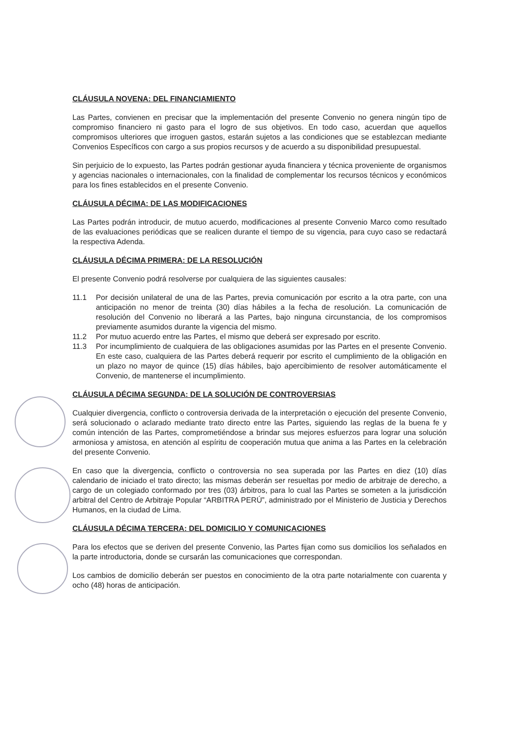CLÁUSULA NOVENA: DEL FINANCIAMIENTO
Las Partes, convienen en precisar que la implementación del presente Convenio no genera ningún tipo de compromiso financiero ni gasto para el logro de sus objetivos. En todo caso, acuerdan que aquellos compromisos ulteriores que irroguen gastos, estarán sujetos a las condiciones que se establezcan mediante Convenios Específicos con cargo a sus propios recursos y de acuerdo a su disponibilidad presupuestal.
Sin perjuicio de lo expuesto, las Partes podrán gestionar ayuda financiera y técnica proveniente de organismos y agencias nacionales o internacionales, con la finalidad de complementar los recursos técnicos y económicos para los fines establecidos en el presente Convenio.
CLÁUSULA DÉCIMA: DE LAS MODIFICACIONES
Las Partes podrán introducir, de mutuo acuerdo, modificaciones al presente Convenio Marco como resultado de las evaluaciones periódicas que se realicen durante el tiempo de su vigencia, para cuyo caso se redactará la respectiva Adenda.
CLÁUSULA DÉCIMA PRIMERA: DE LA RESOLUCIÓN
El presente Convenio podrá resolverse por cualquiera de las siguientes causales:
11.1 Por decisión unilateral de una de las Partes, previa comunicación por escrito a la otra parte, con una anticipación no menor de treinta (30) días hábiles a la fecha de resolución. La comunicación de resolución del Convenio no liberará a las Partes, bajo ninguna circunstancia, de los compromisos previamente asumidos durante la vigencia del mismo.
11.2 Por mutuo acuerdo entre las Partes, el mismo que deberá ser expresado por escrito.
11.3 Por incumplimiento de cualquiera de las obligaciones asumidas por las Partes en el presente Convenio. En este caso, cualquiera de las Partes deberá requerir por escrito el cumplimiento de la obligación en un plazo no mayor de quince (15) días hábiles, bajo apercibimiento de resolver automáticamente el Convenio, de mantenerse el incumplimiento.
CLÁUSULA DÉCIMA SEGUNDA: DE LA SOLUCIÓN DE CONTROVERSIAS
Cualquier divergencia, conflicto o controversia derivada de la interpretación o ejecución del presente Convenio, será solucionado o aclarado mediante trato directo entre las Partes, siguiendo las reglas de la buena fe y común intención de las Partes, comprometiéndose a brindar sus mejores esfuerzos para lograr una solución armoniosa y amistosa, en atención al espíritu de cooperación mutua que anima a las Partes en la celebración del presente Convenio.
En caso que la divergencia, conflicto o controversia no sea superada por las Partes en diez (10) días calendario de iniciado el trato directo; las mismas deberán ser resueltas por medio de arbitraje de derecho, a cargo de un colegiado conformado por tres (03) árbitros, para lo cual las Partes se someten a la jurisdicción arbitral del Centro de Arbitraje Popular “ARBITRA PERÚ”, administrado por el Ministerio de Justicia y Derechos Humanos, en la ciudad de Lima.
CLÁUSULA DÉCIMA TERCERA: DEL DOMICILIO Y COMUNICACIONES
Para los efectos que se deriven del presente Convenio, las Partes fijan como sus domicilios los señalados en la parte introductoria, donde se cursarán las comunicaciones que correspondan.
Los cambios de domicilio deberán ser puestos en conocimiento de la otra parte notarialmente con cuarenta y ocho (48) horas de anticipación.